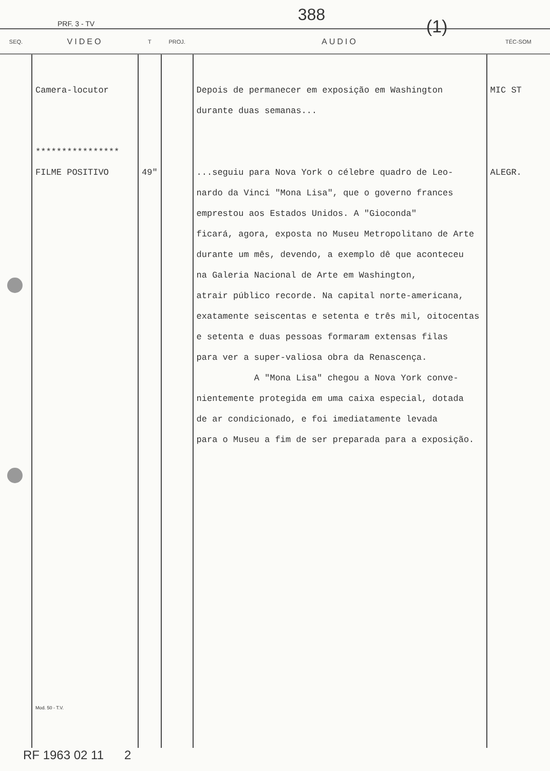PRF. 3 - TV 388
(1)
| SEQ. | VIDEO | T | PROJ. | AUDIO | TÉC-SOM |
| --- | --- | --- | --- | --- | --- |
| | Camera-locutor **************** FILME POSITIVO Mod. 50 - T.V. | 49" | | Depois de permanecer em exposição em Washington durante duas semanas... ...seguiu para Nova York o célebre quadro de Leo- nardo da Vinci "Mona Lisa", que o governo frances emprestou aos Estados Unidos. A "Gioconda" ficará, agora, exposta no Museu Metropolitano de Arte durante um mês, devendo, a exemplo dê que aconteceu na Galeria Nacional de Arte em Washington, atrair público recorde. Na capital norte-americana, exatamente seiscentas e setenta e três mil, oitocentas e setenta e duas pessoas formaram extensas filas para ver a super-valiosa obra da Renascença. A "Mona Lisa" chegou a Nova York conve- nientemente protegida em uma caixa especial, dotada de ar condicionado, e foi imediatamente levada para o Museu a fim de ser preparada para a exposição. | MIC ST ALEGR. |
RF 1963 02 11 2